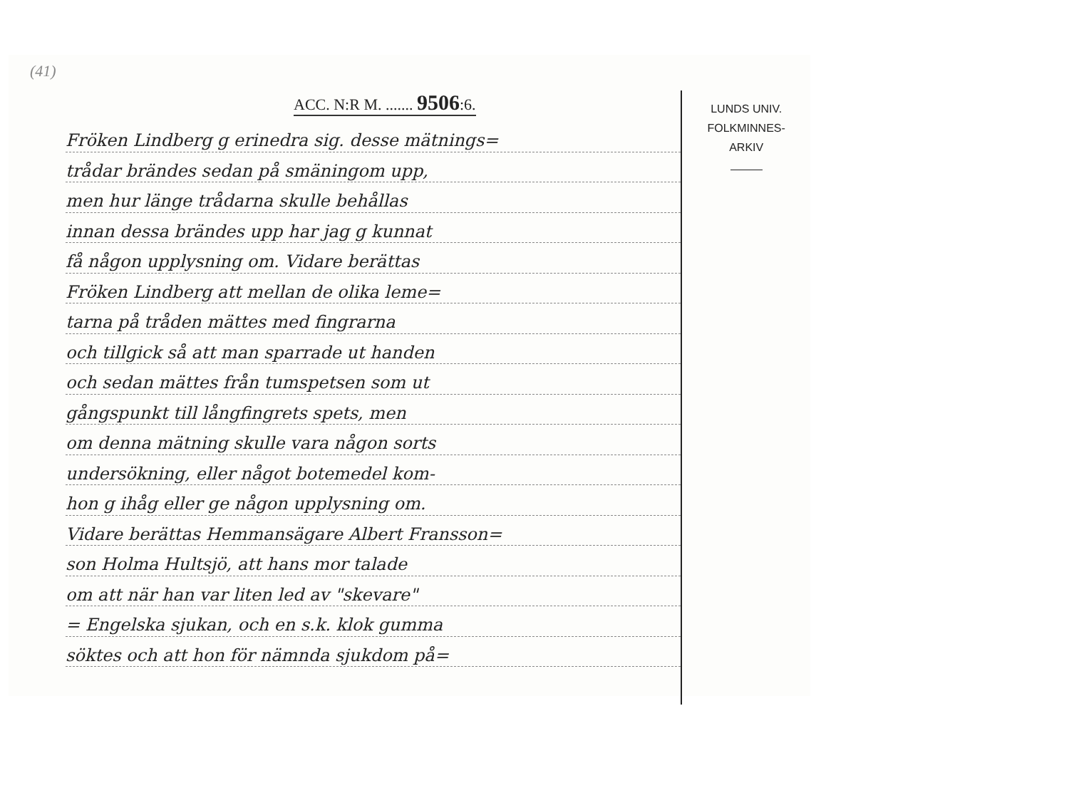(41)
ACC. N:R M. ....... 9506:6.
Fröken Lindberg g erinedra sig. desse mätnings=
trådar brändes sedan på smäningom upp,
men hur länge trådarna skulle behållas
innan dessa brändes upp har jag g kunnat
få någon upplysning om. Vidare berättas
Fröken Lindberg att mellan de olika leme=
tarna på tråden mättes med fingrarna
och tillgick så att man sparrade ut handen
och sedan mättes från tumspetsen som ut
gångspunkt till långfingrets spets, men
om denna mätning skulle vara någon sorts
undersökning, eller något botemedel kom-
hon g ihåg eller ge någon upplysning om.
Vidare berättas Hemmansägare Albert Fransson=
son Holma Hultsjö, att hans mor talade
om att när han var liten led av "skevare"
= Engelska sjukan, och en s.k. klok gumma
söktes och att hon för nämnda sjukdom på=
LUNDS UNIV.
FOLKMINNES-
ARKIV